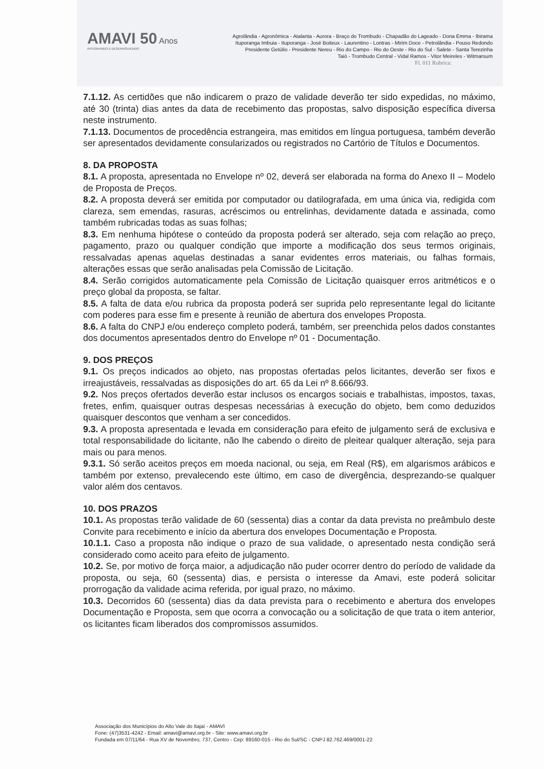AMAVI 50 Anos
INTEGRANDO E DESENVOLVENDO
Agrolândia - Agronômica - Atalanta - Aurora - Braço do Trombudo - Chapadão do Lageado - Dona Emma - Ibirama
Ituporanga Imbuia - Ituporanga - José Boiteux - Laurentino - Lontras - Mirim Doce - Petrolândia - Pouso Redondo
Presidente Getúlio - Presidente Nereu - Rio do Campo - Rio do Oeste - Rio do Sul - Salete - Santa Terezinha
Taió - Trombudo Central - Vidal Ramos - Vitor Meireles - Witmarsum
Fl. 011 Rubrica:
7.1.12. As certidões que não indicarem o prazo de validade deverão ter sido expedidas, no máximo, até 30 (trinta) dias antes da data de recebimento das propostas, salvo disposição específica diversa neste instrumento.
7.1.13. Documentos de procedência estrangeira, mas emitidos em língua portuguesa, também deverão ser apresentados devidamente consularizados ou registrados no Cartório de Títulos e Documentos.
8. DA PROPOSTA
8.1. A proposta, apresentada no Envelope nº 02, deverá ser elaborada na forma do Anexo II – Modelo de Proposta de Preços.
8.2. A proposta deverá ser emitida por computador ou datilografada, em uma única via, redigida com clareza, sem emendas, rasuras, acréscimos ou entrelinhas, devidamente datada e assinada, como também rubricadas todas as suas folhas;
8.3. Em nenhuma hipótese o conteúdo da proposta poderá ser alterado, seja com relação ao preço, pagamento, prazo ou qualquer condição que importe a modificação dos seus termos originais, ressalvadas apenas aquelas destinadas a sanar evidentes erros materiais, ou falhas formais, alterações essas que serão analisadas pela Comissão de Licitação.
8.4. Serão corrigidos automaticamente pela Comissão de Licitação quaisquer erros aritméticos e o preço global da proposta, se faltar.
8.5. A falta de data e/ou rubrica da proposta poderá ser suprida pelo representante legal do licitante com poderes para esse fim e presente à reunião de abertura dos envelopes Proposta.
8.6. A falta do CNPJ e/ou endereço completo poderá, também, ser preenchida pelos dados constantes dos documentos apresentados dentro do Envelope nº 01 - Documentação.
9. DOS PREÇOS
9.1. Os preços indicados ao objeto, nas propostas ofertadas pelos licitantes, deverão ser fixos e irreajustáveis, ressalvadas as disposições do art. 65 da Lei nº 8.666/93.
9.2. Nos preços ofertados deverão estar inclusos os encargos sociais e trabalhistas, impostos, taxas, fretes, enfim, quaisquer outras despesas necessárias à execução do objeto, bem como deduzidos quaisquer descontos que venham a ser concedidos.
9.3. A proposta apresentada e levada em consideração para efeito de julgamento será de exclusiva e total responsabilidade do licitante, não lhe cabendo o direito de pleitear qualquer alteração, seja para mais ou para menos.
9.3.1. Só serão aceitos preços em moeda nacional, ou seja, em Real (R$), em algarismos arábicos e também por extenso, prevalecendo este último, em caso de divergência, desprezando-se qualquer valor além dos centavos.
10. DOS PRAZOS
10.1. As propostas terão validade de 60 (sessenta) dias a contar da data prevista no preâmbulo deste Convite para recebimento e início da abertura dos envelopes Documentação e Proposta.
10.1.1. Caso a proposta não indique o prazo de sua validade, o apresentado nesta condição será considerado como aceito para efeito de julgamento.
10.2. Se, por motivo de força maior, a adjudicação não puder ocorrer dentro do período de validade da proposta, ou seja, 60 (sessenta) dias, e persista o interesse da Amavi, este poderá solicitar prorrogação da validade acima referida, por igual prazo, no máximo.
10.3. Decorridos 60 (sessenta) dias da data prevista para o recebimento e abertura dos envelopes Documentação e Proposta, sem que ocorra a convocação ou a solicitação de que trata o item anterior, os licitantes ficam liberados dos compromissos assumidos.
Associação dos Municípios do Alto Vale do Itajaí - AMAVI
Fone: (47)3531-4242 - Email: amavi@amavi.org.br - Site: www.amavi.org.br
Fundada em 07/11/64 - Rua XV de Novembro, 737, Centro - Cep: 89160-015 - Rio do Sul/SC - CNPJ 82.762.469/0001-22